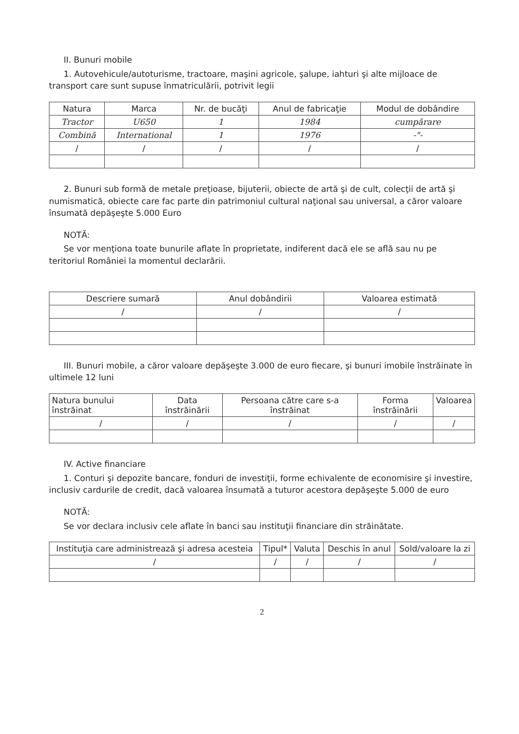II. Bunuri mobile
1. Autovehicule/autoturisme, tractoare, maşini agricole, şalupe, iahturi şi alte mijloace de transport care sunt supuse înmatriculării, potrivit legii
| Natura | Marca | Nr. de bucăţi | Anul de fabricaţie | Modul de dobândire |
| --- | --- | --- | --- | --- |
| Tractor | U650 | 1 | 1984 | cumpărare |
| Combină | International | 1 | 1976 | -"- |
| / | / | / | / | / |
2. Bunuri sub formă de metale preţioase, bijuterii, obiecte de artă şi de cult, colecţii de artă şi numismatică, obiecte care fac parte din patrimoniul cultural naţional sau universal, a căror valoare însumată depăşeşte 5.000 Euro
NOTĂ:
Se vor menţiona toate bunurile aflate în proprietate, indiferent dacă ele se află sau nu pe teritoriul României la momentul declarării.
| Descriere sumară | Anul dobândirii | Valoarea estimată |
| --- | --- | --- |
| / | / | / |
III. Bunuri mobile, a căror valoare depăşeşte 3.000 de euro fiecare, şi bunuri imobile înstrăinate în ultimele 12 luni
| Natura bunului înstrăinat | Data înstrăinării | Persoana către care s-a înstrăinat | Forma înstrăinării | Valoarea |
| --- | --- | --- | --- | --- |
| / | / | / | / | / |
IV. Active financiare
1. Conturi şi depozite bancare, fonduri de investiţii, forme echivalente de economisire şi investire, inclusiv cardurile de credit, dacă valoarea însumată a tuturor acestora depăşeşte 5.000 de euro
NOTĂ:
Se vor declara inclusiv cele aflate în banci sau instituţii financiare din străinătate.
| Instituţia care administrează şi adresa acesteia | Tipul* | Valuta | Deschis în anul | Sold/valoare la zi |
| --- | --- | --- | --- | --- |
| / | / | / | / | / |
2